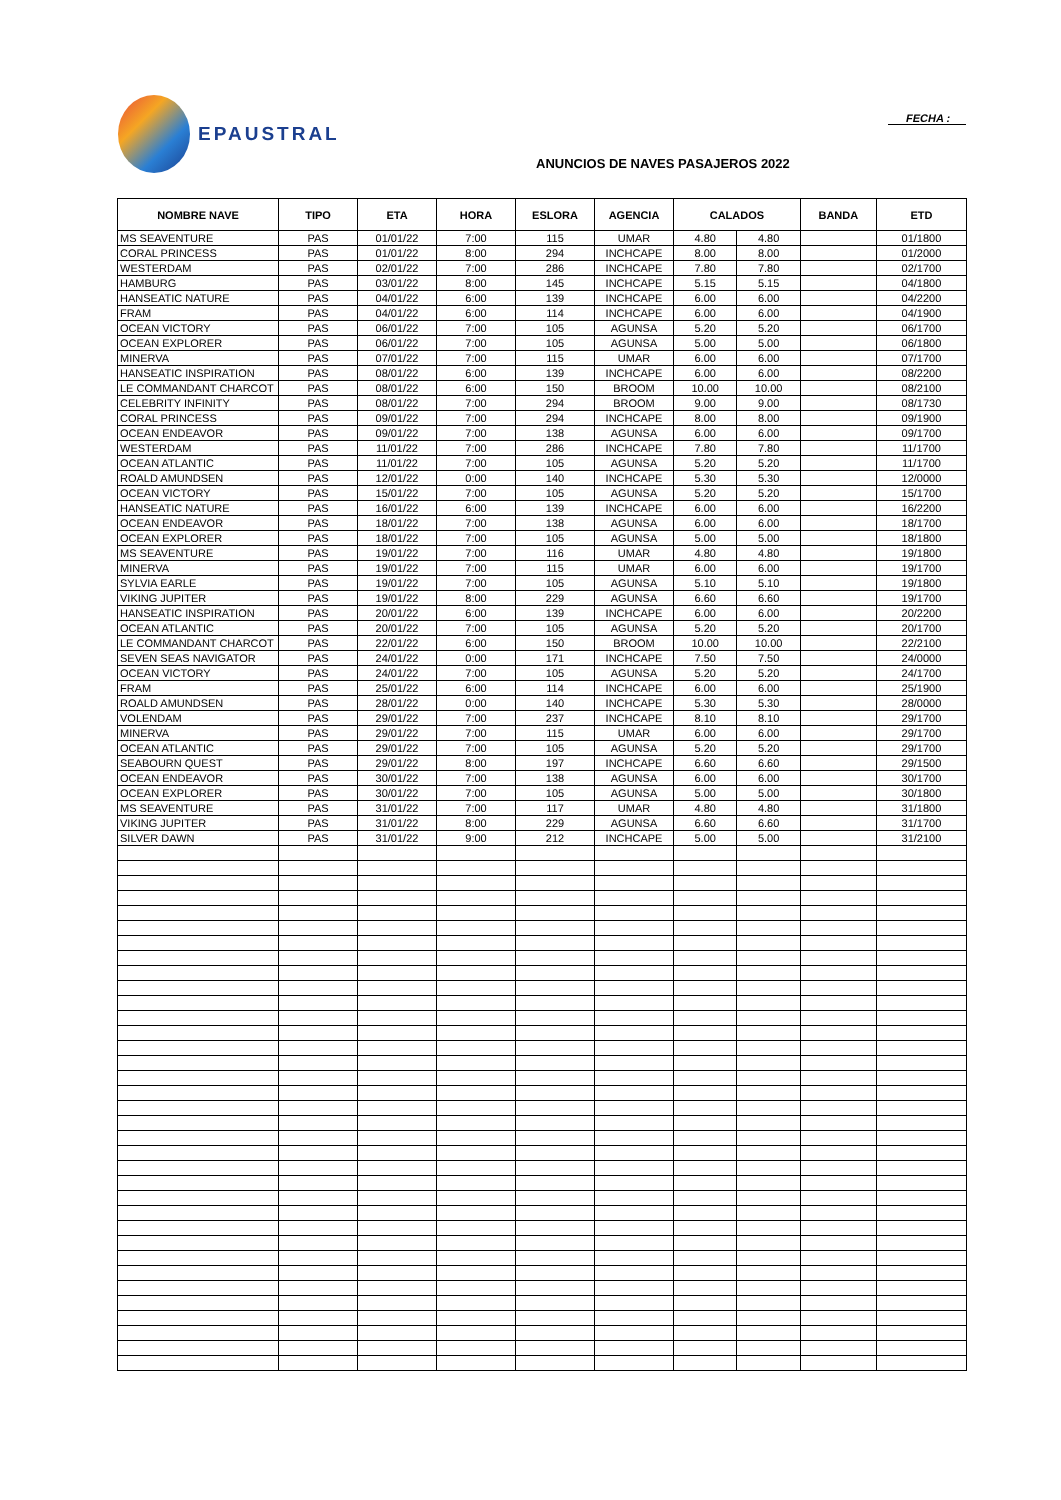EPAUSTRAL
FECHA :
ANUNCIOS DE NAVES PASAJEROS 2022
| NOMBRE NAVE | TIPO | ETA | HORA | ESLORA | AGENCIA | CALADOS | | BANDA | ETD |
| --- | --- | --- | --- | --- | --- | --- | --- | --- | --- |
| MS SEAVENTURE | PAS | 01/01/22 | 7:00 | 115 | UMAR | 4.80 | 4.80 | | 01/1800 |
| CORAL PRINCESS | PAS | 01/01/22 | 8:00 | 294 | INCHCAPE | 8.00 | 8.00 | | 01/2000 |
| WESTERDAM | PAS | 02/01/22 | 7:00 | 286 | INCHCAPE | 7.80 | 7.80 | | 02/1700 |
| HAMBURG | PAS | 03/01/22 | 8:00 | 145 | INCHCAPE | 5.15 | 5.15 | | 04/1800 |
| HANSEATIC NATURE | PAS | 04/01/22 | 6:00 | 139 | INCHCAPE | 6.00 | 6.00 | | 04/2200 |
| FRAM | PAS | 04/01/22 | 6:00 | 114 | INCHCAPE | 6.00 | 6.00 | | 04/1900 |
| OCEAN VICTORY | PAS | 06/01/22 | 7:00 | 105 | AGUNSA | 5.20 | 5.20 | | 06/1700 |
| OCEAN EXPLORER | PAS | 06/01/22 | 7:00 | 105 | AGUNSA | 5.00 | 5.00 | | 06/1800 |
| MINERVA | PAS | 07/01/22 | 7:00 | 115 | UMAR | 6.00 | 6.00 | | 07/1700 |
| HANSEATIC INSPIRATION | PAS | 08/01/22 | 6:00 | 139 | INCHCAPE | 6.00 | 6.00 | | 08/2200 |
| LE COMMANDANT CHARCOT | PAS | 08/01/22 | 6:00 | 150 | BROOM | 10.00 | 10.00 | | 08/2100 |
| CELEBRITY INFINITY | PAS | 08/01/22 | 7:00 | 294 | BROOM | 9.00 | 9.00 | | 08/1730 |
| CORAL PRINCESS | PAS | 09/01/22 | 7:00 | 294 | INCHCAPE | 8.00 | 8.00 | | 09/1900 |
| OCEAN ENDEAVOR | PAS | 09/01/22 | 7:00 | 138 | AGUNSA | 6.00 | 6.00 | | 09/1700 |
| WESTERDAM | PAS | 11/01/22 | 7:00 | 286 | INCHCAPE | 7.80 | 7.80 | | 11/1700 |
| OCEAN ATLANTIC | PAS | 11/01/22 | 7:00 | 105 | AGUNSA | 5.20 | 5.20 | | 11/1700 |
| ROALD AMUNDSEN | PAS | 12/01/22 | 0:00 | 140 | INCHCAPE | 5.30 | 5.30 | | 12/0000 |
| OCEAN VICTORY | PAS | 15/01/22 | 7:00 | 105 | AGUNSA | 5.20 | 5.20 | | 15/1700 |
| HANSEATIC NATURE | PAS | 16/01/22 | 6:00 | 139 | INCHCAPE | 6.00 | 6.00 | | 16/2200 |
| OCEAN ENDEAVOR | PAS | 18/01/22 | 7:00 | 138 | AGUNSA | 6.00 | 6.00 | | 18/1700 |
| OCEAN EXPLORER | PAS | 18/01/22 | 7:00 | 105 | AGUNSA | 5.00 | 5.00 | | 18/1800 |
| MS SEAVENTURE | PAS | 19/01/22 | 7:00 | 116 | UMAR | 4.80 | 4.80 | | 19/1800 |
| MINERVA | PAS | 19/01/22 | 7:00 | 115 | UMAR | 6.00 | 6.00 | | 19/1700 |
| SYLVIA EARLE | PAS | 19/01/22 | 7:00 | 105 | AGUNSA | 5.10 | 5.10 | | 19/1800 |
| VIKING JUPITER | PAS | 19/01/22 | 8:00 | 229 | AGUNSA | 6.60 | 6.60 | | 19/1700 |
| HANSEATIC INSPIRATION | PAS | 20/01/22 | 6:00 | 139 | INCHCAPE | 6.00 | 6.00 | | 20/2200 |
| OCEAN ATLANTIC | PAS | 20/01/22 | 7:00 | 105 | AGUNSA | 5.20 | 5.20 | | 20/1700 |
| LE COMMANDANT CHARCOT | PAS | 22/01/22 | 6:00 | 150 | BROOM | 10.00 | 10.00 | | 22/2100 |
| SEVEN SEAS NAVIGATOR | PAS | 24/01/22 | 0:00 | 171 | INCHCAPE | 7.50 | 7.50 | | 24/0000 |
| OCEAN VICTORY | PAS | 24/01/22 | 7:00 | 105 | AGUNSA | 5.20 | 5.20 | | 24/1700 |
| FRAM | PAS | 25/01/22 | 6:00 | 114 | INCHCAPE | 6.00 | 6.00 | | 25/1900 |
| ROALD AMUNDSEN | PAS | 28/01/22 | 0:00 | 140 | INCHCAPE | 5.30 | 5.30 | | 28/0000 |
| VOLENDAM | PAS | 29/01/22 | 7:00 | 237 | INCHCAPE | 8.10 | 8.10 | | 29/1700 |
| MINERVA | PAS | 29/01/22 | 7:00 | 115 | UMAR | 6.00 | 6.00 | | 29/1700 |
| OCEAN ATLANTIC | PAS | 29/01/22 | 7:00 | 105 | AGUNSA | 5.20 | 5.20 | | 29/1700 |
| SEABOURN QUEST | PAS | 29/01/22 | 8:00 | 197 | INCHCAPE | 6.60 | 6.60 | | 29/1500 |
| OCEAN ENDEAVOR | PAS | 30/01/22 | 7:00 | 138 | AGUNSA | 6.00 | 6.00 | | 30/1700 |
| OCEAN EXPLORER | PAS | 30/01/22 | 7:00 | 105 | AGUNSA | 5.00 | 5.00 | | 30/1800 |
| MS SEAVENTURE | PAS | 31/01/22 | 7:00 | 117 | UMAR | 4.80 | 4.80 | | 31/1800 |
| VIKING JUPITER | PAS | 31/01/22 | 8:00 | 229 | AGUNSA | 6.60 | 6.60 | | 31/1700 |
| SILVER DAWN | PAS | 31/01/22 | 9:00 | 212 | INCHCAPE | 5.00 | 5.00 | | 31/2100 |